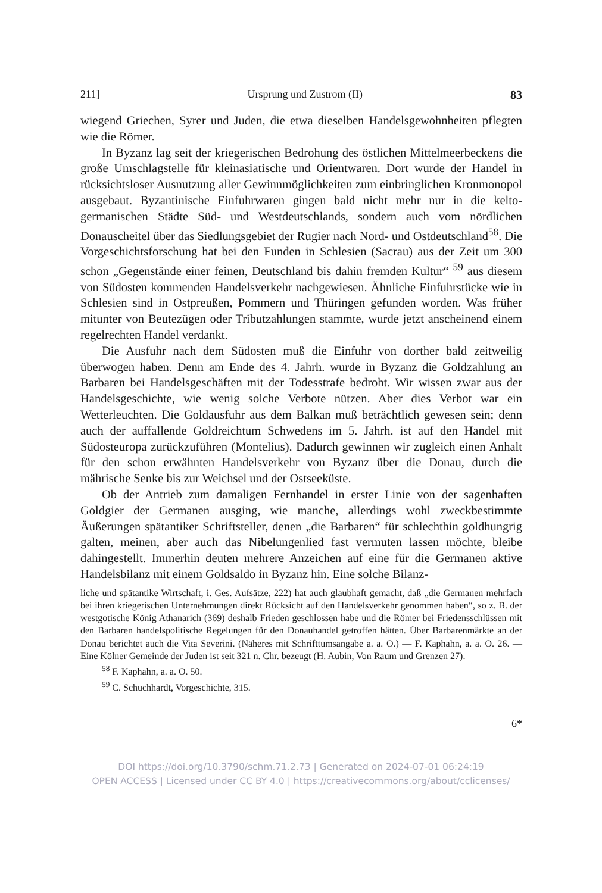211] Ursprung und Zustrom (II) 83
wiegend Griechen, Syrer und Juden, die etwa dieselben Handelsgewohnheiten pflegten wie die Römer.
In Byzanz lag seit der kriegerischen Bedrohung des östlichen Mittelmeerbeckens die große Umschlagstelle für kleinasiatische und Orientwaren. Dort wurde der Handel in rücksichtsloser Ausnutzung aller Gewinnmöglichkeiten zum einbringlichen Kronmonopol ausgebaut. Byzantinische Einfuhrwaren gingen bald nicht mehr nur in die kelto-germanischen Städte Süd- und Westdeutschlands, sondern auch vom nördlichen Donauscheitel über das Siedlungsgebiet der Rugier nach Nord- und Ostdeutschland<sup>58</sup>. Die Vorgeschichtsforschung hat bei den Funden in Schlesien (Sacrau) aus der Zeit um 300 schon „Gegenstände einer feinen, Deutschland bis dahin fremden Kultur“ <sup>59</sup> aus diesem von Südosten kommenden Handelsverkehr nachgewiesen. Ähnliche Einfuhrstücke wie in Schlesien sind in Ostpreußen, Pommern und Thüringen gefunden worden. Was früher mitunter von Beutezügen oder Tributzahlungen stammte, wurde jetzt anscheinend einem regelrechten Handel verdankt.
Die Ausfuhr nach dem Südosten muß die Einfuhr von dorther bald zeitweilig überwogen haben. Denn am Ende des 4. Jahrh. wurde in Byzanz die Goldzahlung an Barbaren bei Handelsgeschäften mit der Todesstrafe bedroht. Wir wissen zwar aus der Handelsgeschichte, wie wenig solche Verbote nützen. Aber dies Verbot war ein Wetterleuchten. Die Goldausfuhr aus dem Balkan muß beträchtlich gewesen sein; denn auch der auffallende Goldreichtum Schwedens im 5. Jahrh. ist auf den Handel mit Südosteuropa zurückzuführen (Montelius). Dadurch gewinnen wir zugleich einen Anhalt für den schon erwähnten Handelsverkehr von Byzanz über die Donau, durch die mährische Senke bis zur Weichsel und der Ostseeküste.
Ob der Antrieb zum damaligen Fernhandel in erster Linie von der sagenhaften Goldgier der Germanen ausging, wie manche, allerdings wohl zweckbestimmte Äußerungen spätantiker Schriftsteller, denen „die Barbaren“ für schlechthin goldhungrig galten, meinen, aber auch das Nibelungenlied fast vermuten lassen möchte, bleibe dahingestellt. Immerhin deuten mehrere Anzeichen auf eine für die Germanen aktive Handelsbilanz mit einem Goldsaldo in Byzanz hin. Eine solche Bilanz-
liche und spätantike Wirtschaft, i. Ges. Aufsätze, 222) hat auch glaubhaft gemacht, daß „die Germanen mehrfach bei ihren kriegerischen Unternehmungen direkt Rücksicht auf den Handelsverkehr genommen haben“, so z. B. der westgotische König Athanarich (369) deshalb Frieden geschlossen habe und die Römer bei Friedensschlüssen mit den Barbaren handelspolitische Regelungen für den Donauhandel getroffen hätten. Über Barbarenmärkte an der Donau berichtet auch die Vita Severini. (Näheres mit Schrifttumsangabe a. a. O.) — F. Kaphahn, a. a. O. 26. — Eine Kölner Gemeinde der Juden ist seit 321 n. Chr. bezeugt (H. Aubin, Von Raum und Grenzen 27).
<sup>58</sup> F. Kaphahn, a. a. O. 50.
<sup>59</sup> C. Schuchhardt, Vorgeschichte, 315.
6*
DOI https://doi.org/10.3790/schm.71.2.73 | Generated on 2024-07-01 06:24:19
OPEN ACCESS | Licensed under CC BY 4.0 | https://creativecommons.org/about/cclicenses/